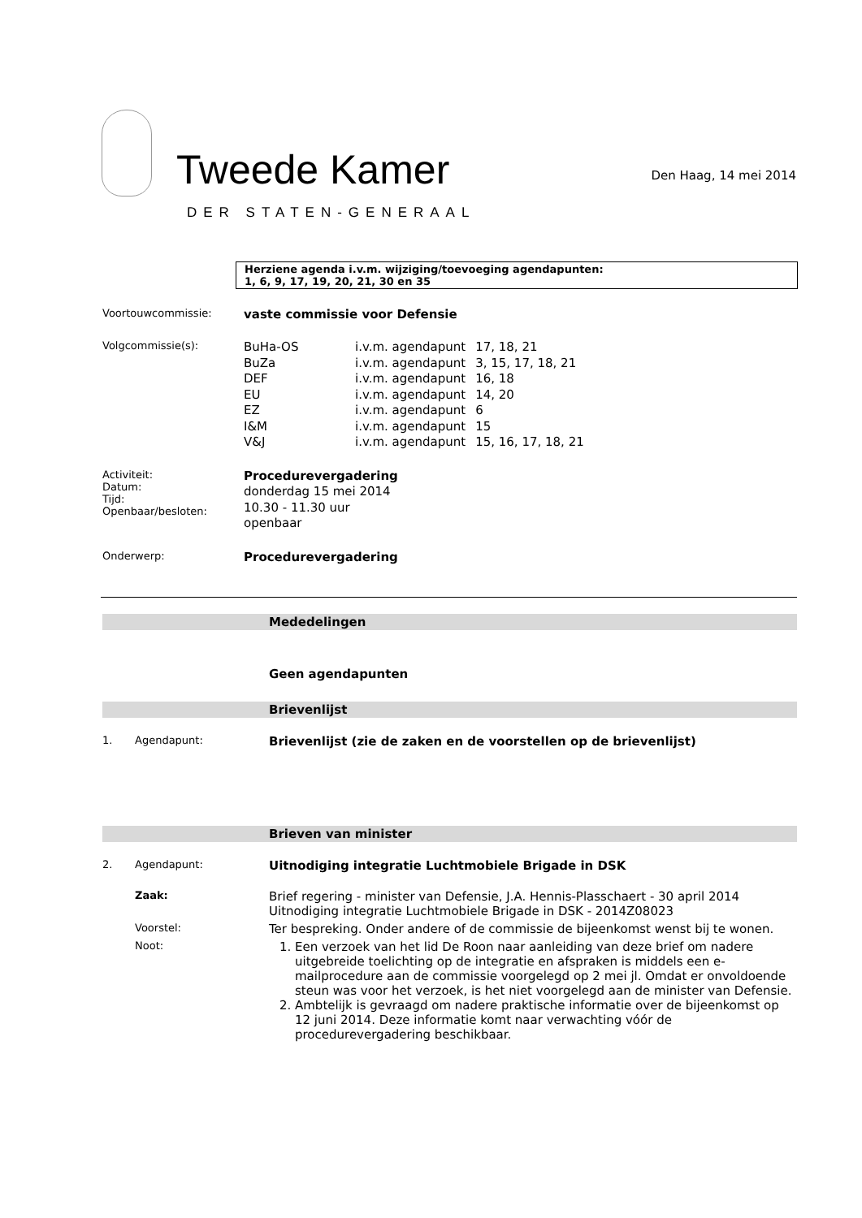Tweede Kamer
DER STATEN-GENERAAL
Den Haag, 14 mei 2014
Herziene agenda i.v.m. wijziging/toevoeging agendapunten:
1, 6, 9, 17, 19, 20, 21, 30 en 35
Voortouwcommissie:
vaste commissie voor Defensie
Volgcommissie(s):
| BuHa-OS | i.v.m. agendapunt | 17, 18, 21 |
| BuZa | i.v.m. agendapunt | 3, 15, 17, 18, 21 |
| DEF | i.v.m. agendapunt | 16, 18 |
| EU | i.v.m. agendapunt | 14, 20 |
| EZ | i.v.m. agendapunt | 6 |
| I&M | i.v.m. agendapunt | 15 |
| V&J | i.v.m. agendapunt | 15, 16, 17, 18, 21 |
Activiteit:
Datum:
Tijd:
Openbaar/besloten:
Procedurevergadering
donderdag 15 mei 2014
10.30 - 11.30 uur
openbaar
Onderwerp:
Procedurevergadering
Mededelingen
Geen agendapunten
Brievenlijst
1. Agendapunt:
Brievenlijst (zie de zaken en de voorstellen op de brievenlijst)
Brieven van minister
2. Agendapunt:
Uitnodiging integratie Luchtmobiele Brigade in DSK
Zaak:
Brief regering - minister van Defensie, J.A. Hennis-Plasschaert - 30 april 2014
Uitnodiging integratie Luchtmobiele Brigade in DSK - 2014Z08023
Voorstel:
Ter bespreking. Onder andere of de commissie de bijeenkomst wenst bij te wonen.
Noot:
1. Een verzoek van het lid De Roon naar aanleiding van deze brief om nadere uitgebreide toelichting op de integratie en afspraken is middels een e-mailprocedure aan de commissie voorgelegd op 2 mei jl. Omdat er onvoldoende steun was voor het verzoek, is het niet voorgelegd aan de minister van Defensie.
2. Ambtelijk is gevraagd om nadere praktische informatie over de bijeenkomst op 12 juni 2014. Deze informatie komt naar verwachting vóór de procedurevergadering beschikbaar.